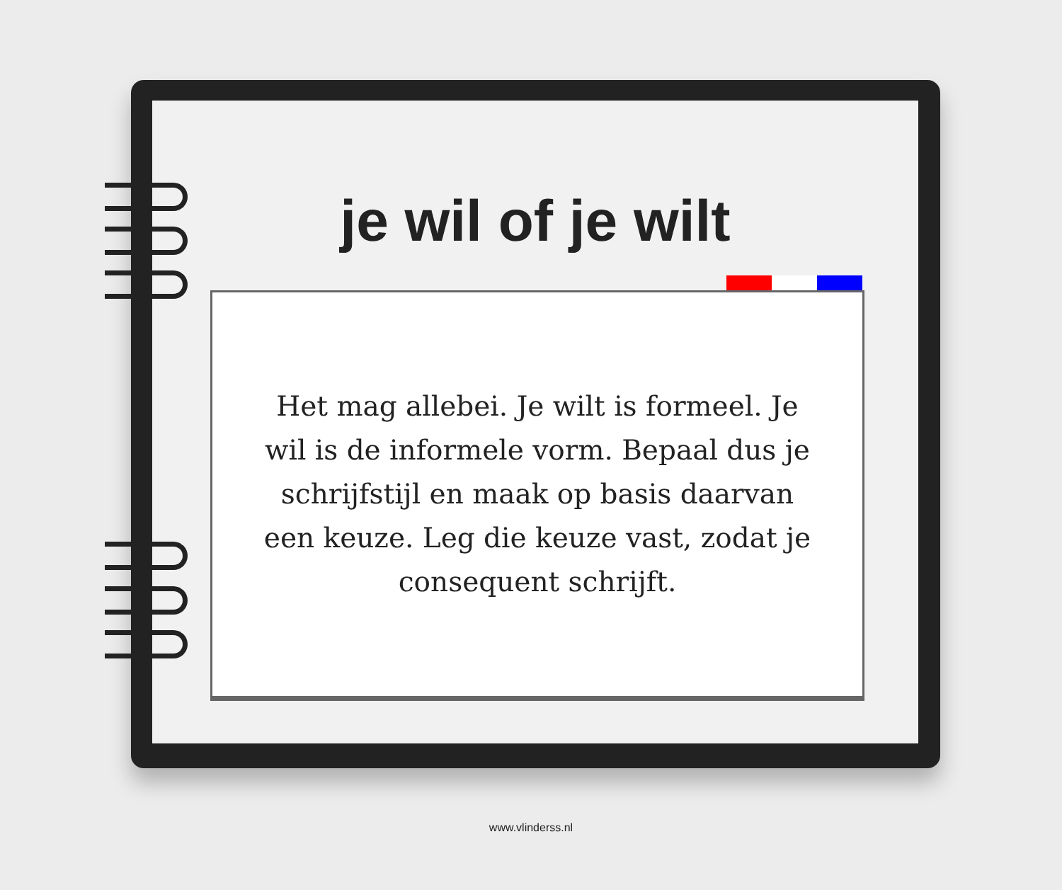je wil of je wilt
Het mag allebei. Je wilt is formeel. Je wil is de informele vorm. Bepaal dus je schrijfstijl en maak op basis daarvan een keuze. Leg die keuze vast, zodat je consequent schrijft.
www.vlinderss.nl